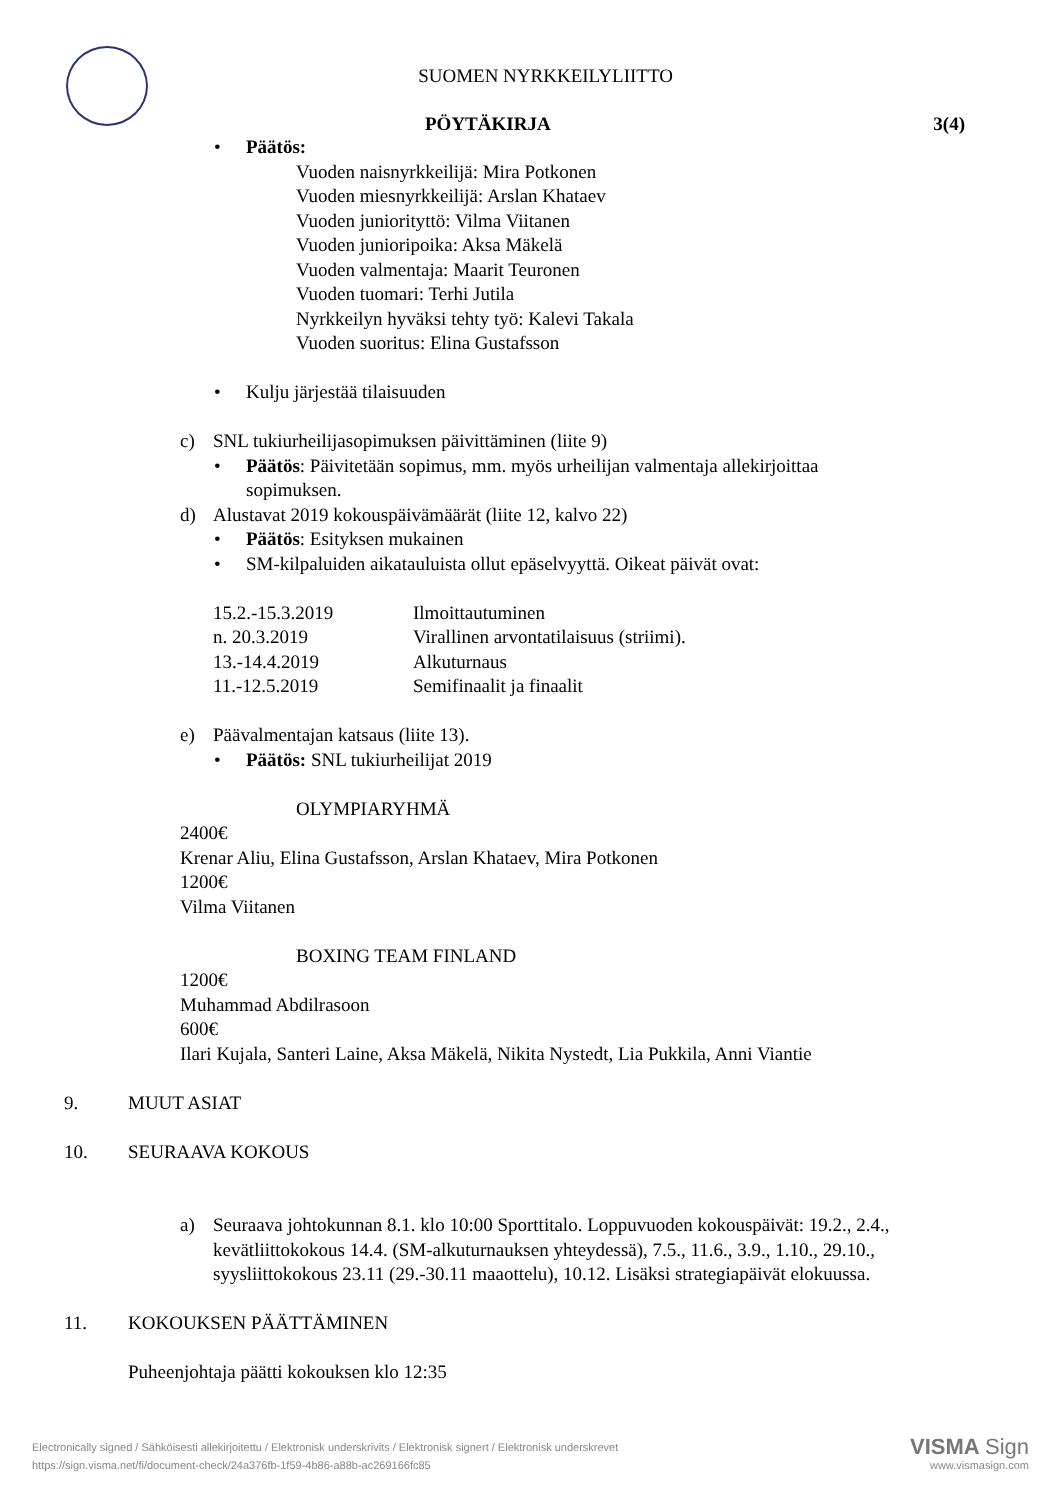SUOMEN NYRKKEILYLIITTO
PÖYTÄKIRJA 3(4)
• Päätös:
Vuoden naisnyrkkeilijä: Mira Potkonen
Vuoden miesnyrkkeilijä: Arslan Khataev
Vuoden juniorityttö: Vilma Viitanen
Vuoden junioripoika: Aksa Mäkelä
Vuoden valmentaja: Maarit Teuronen
Vuoden tuomari: Terhi Jutila
Nyrkkeilyn hyväksi tehty työ: Kalevi Takala
Vuoden suoritus: Elina Gustafsson
• Kulju järjestää tilaisuuden
c) SNL tukiurheilijasopimuksen päivittäminen (liite 9)
• Päätös: Päivitetään sopimus, mm. myös urheilijan valmentaja allekirjoittaa
sopimuksen.
d) Alustavat 2019 kokouspäivämäärät (liite 12, kalvo 22)
• Päätös: Esityksen mukainen
• SM-kilpaluiden aikatauluista ollut epäselvyyttä. Oikeat päivät ovat:
| 15.2.-15.3.2019 | Ilmoittautuminen |
| n. 20.3.2019 | Virallinen arvontatilaisuus (striimi). |
| 13.-14.4.2019 | Alkuturnaus |
| 11.-12.5.2019 | Semifinaalit ja finaalit |
e) Päävalmentajan katsaus (liite 13).
• Päätös: SNL tukiurheilijat 2019
OLYMPIARYHMÄ
2400€
Krenar Aliu, Elina Gustafsson, Arslan Khataev, Mira Potkonen
1200€
Vilma Viitanen
BOXING TEAM FINLAND
1200€
Muhammad Abdilrasoon
600€
Ilari Kujala, Santeri Laine, Aksa Mäkelä, Nikita Nystedt, Lia Pukkila, Anni Viantie
9. MUUT ASIAT
10. SEURAAVA KOKOUS
a) Seuraava johtokunnan 8.1. klo 10:00 Sporttitalo. Loppuvuoden kokouspäivät: 19.2., 2.4.,
kevätliittokokous 14.4. (SM-alkuturnauksen yhteydessä), 7.5., 11.6., 3.9., 1.10., 29.10.,
syysliittokokous 23.11 (29.-30.11 maaottelu), 10.12. Lisäksi strategiapäivät elokuussa.
11. KOKOUKSEN PÄÄTTÄMINEN
Puheenjohtaja päätti kokouksen klo 12:35
Electronically signed / Sähköisesti allekirjoitettu / Elektronisk underskrivits / Elektronisk signert / Elektronisk underskrevet VISMA Sign
https://sign.visma.net/fi/document-check/24a376fb-1f59-4b86-a88b-ac269166fc85 www.vismasign.com